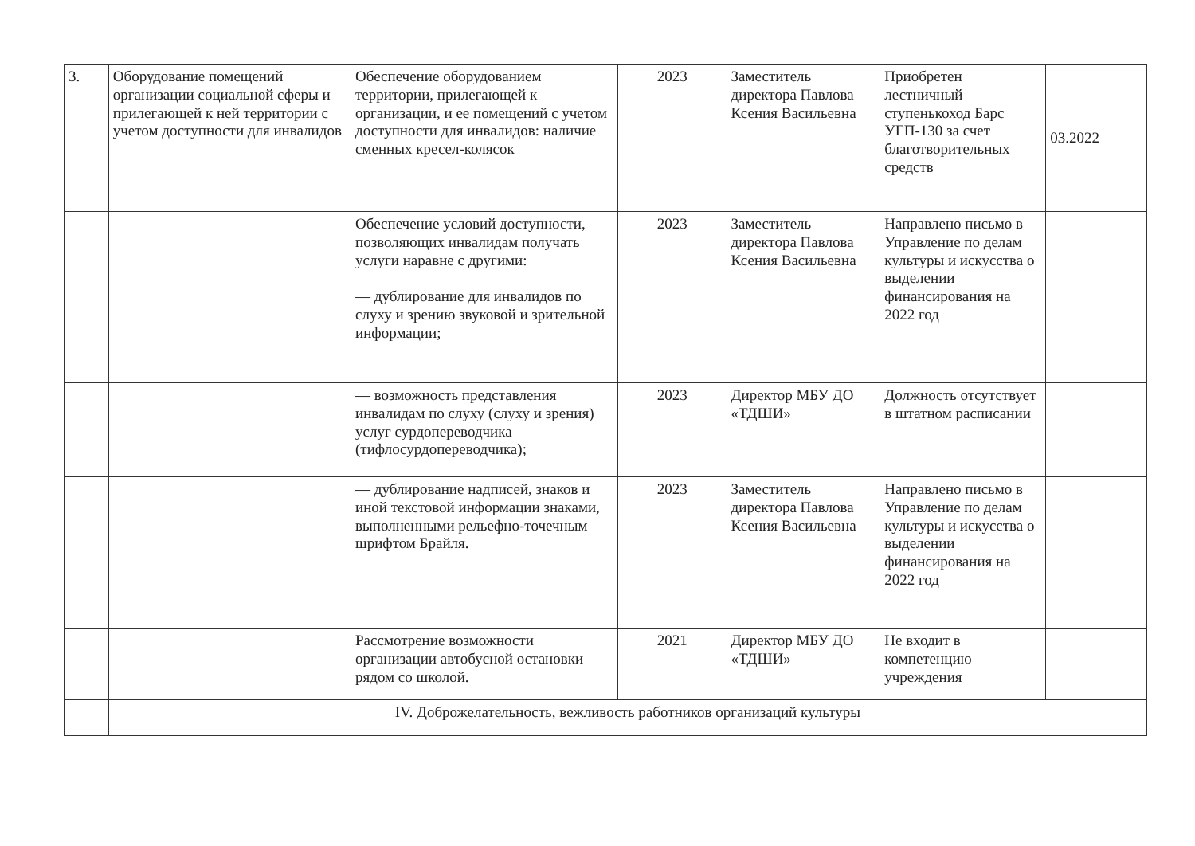| 3. | Оборудование помещений организации социальной сферы и прилегающей к ней территории с учетом доступности для инвалидов | Обеспечение оборудованием территории, прилегающей к организации, и ее помещений с учетом доступности для инвалидов: наличие сменных кресел-колясок | 2023 | Заместитель директора Павлова Ксения Васильевна | Приобретен лестничный ступенькоход Барс УГП-130 за счет благотворительных средств | 03.2022 |
| | | Обеспечение условий доступности, позволяющих инвалидам получать услуги наравне с другими: — дублирование для инвалидов по слуху и зрению звуковой и зрительной информации; | 2023 | Заместитель директора Павлова Ксения Васильевна | Направлено письмо в Управление по делам культуры и искусства о выделении финансирования на 2022 год | |
| | | — возможность представления инвалидам по слуху (слуху и зрения) услуг сурдопереводчика (тифлосурдопереводчика); | 2023 | Директор МБУ ДО «ТДШИ» | Должность отсутствует в штатном расписании | |
| | | — дублирование надписей, знаков и иной текстовой информации знаками, выполненными рельефно-точечным шрифтом Брайля. | 2023 | Заместитель директора Павлова Ксения Васильевна | Направлено письмо в Управление по делам культуры и искусства о выделении финансирования на 2022 год | |
| | | Рассмотрение возможности организации автобусной остановки рядом со школой. | 2021 | Директор МБУ ДО «ТДШИ» | Не входит в компетенцию учреждения | |
| | IV. Доброжелательность, вежливость работников организаций культуры | | | | | |